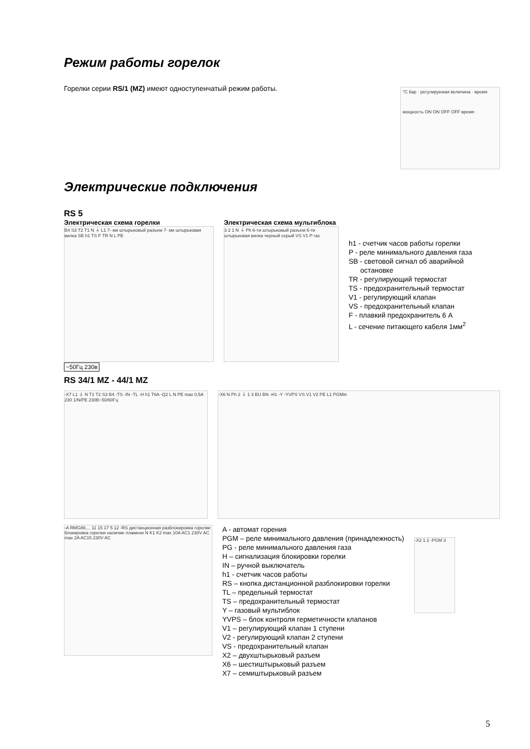Режим работы горелок
Горелки серии RS/1 (MZ) имеют одноступенчатый режим работы.
°C бар · регулируемая величина · время
мощность ON ON OFF OFF время
Электрические подключения
RS 5
Электрическая схема горелки
B4 S3 T2 T1 N ⏚ L1 7- ми штырьковый разъем 7- ми штырьковая вилка SB h1 TS F TR N L PE
~50Гц 230в
Электрическая схема мультиблока
3 2 1 N ⏚ Ph 6-ти штырьковый разъем 6-ти штырьковая вилка черный серый VS V1 P газ
h1 - счетчик часов работы горелки
P - реле минимального давления газа
SB - световой сигнал об аварийной
остановке
TR - регулирующий термостат
TS - предохранительный термостат
V1 - регулирующий клапан
VS - предохранительный клапан
F - плавкий предохранитель 6 А
L - сечение питающего кабеля 1мм<sup>2</sup>
RS 34/1 MZ - 44/1 MZ
-X7 L1 ⏚ N T1 T2 S3 B4 -TS -IN -TL -H h1 T6A -Q2 L N PE max 0,5A 230 1/N/PE 230В~50/60Гц
-X6 N Ph 2 ⏚ 1 3 BU BN -H1 -Y -YVPS VS V1 V2 PE L1 PGMin
-A RMG88,... 11 15 17 5 12 -RS дистанционная разблокировка горелки блокировка горелки наличие пламени N K1 K2 max 10A AC1 230V AC max 2A AC15 230V AC
A - автомат горения
PGM – реле минимального давления (принадлежность)
PG - реле минимального давления газа
H – сигнализация блокировки горелки
IN – ручной выключатель
h1 - счетчик часов работы
RS – кнопка дистанционной разблокировки горелки
TL – предельный термостат
TS – предохранительный термостат
Y – газовый мультиблок
YVPS – блок контроля герметичности клапанов
V1 – регулирующий клапан 1 ступени
V2 - регулирующий клапан 2 ступени
VS - предохранительный клапан
X2 – двухштырьковый разъем
X6 – шестиштырьковый разъем
X7 – семиштырьковый разъем
-X2 1 2 -PGM 3
5